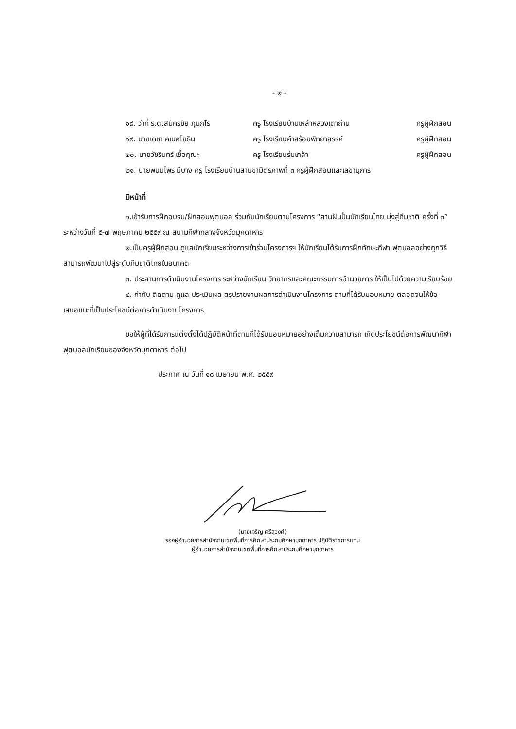- ๒ -
| ๑๘. ว่าที่ ร.ต.สมัครชัย ภุมภิโร | ครู โรงเรียนบ้านเหล่าหลวงเตาถ่าน | ครูผู้ฝึกสอน |
| ๑๙. นายเดชา คเนศโยธิน | ครู โรงเรียนคำสร้อยพิทยาสรรค์ | ครูผู้ฝึกสอน |
| ๒๐. นายวัชรินทร์ เชื้อกุณะ | ครู โรงเรียนร่มเกล้า | ครูผู้ฝึกสอน |
| ๒๑. นายพนมไพร มีบาง ครู โรงเรียนบ้านสามขามิตรภาพที่ ๓ ครูผู้ฝึกสอนและเลขานุการ | | |
มีหน้าที่
๑.เข้ารับการฝึกอบรม/ฝึกสอนฟุตบอล ร่วมกับนักเรียนตามโครงการ “สานฝันปั้นนักเรียนไทย มุ่งสู่ทีมชาติ ครั้งที่ ๓” ระหว่างวันที่ ๕-๗ พฤษภาคม ๒๕๕๙ ณ สนามกีฬากลางจังหวัดมุกดาหาร
๒.เป็นครูผู้ฝึกสอน ดูแลนักเรียนระหว่างการเข้าร่วมโครงการฯ ให้นักเรียนได้รับการฝึกทักษะกีฬา ฟุตบอลอย่างถูกวิธี สามารถพัฒนาไปสู่ระดับทีมชาติไทยในอนาคต
๓. ประสานการดำเนินงานโครงการ ระหว่างนักเรียน วิทยากรและคณะกรรมการอำนวยการ ให้เป็นไปด้วยความเรียบร้อย
๔. กำกับ ติดตาม ดูแล ประเมินผล สรุปรายงานผลการดำเนินงานโครงการ ตามที่ได้รับมอบหมาย ตลอดจนให้ข้อเสนอแนะที่เป็นประโยชน์ต่อการดำเนินงานโครงการ
ขอให้ผู้ที่ได้รับการแต่งตั้งได้ปฏิบัติหน้าที่ตามที่ได้รับมอบหมายอย่างเต็มความสามารถ เกิดประโยชน์ต่อการพัฒนากีฬาฟุตบอลนักเรียนของจังหวัดมุกดาหาร ต่อไป
ประกาศ ณ วันที่ ๑๘ เมษายน พ.ศ. ๒๕๕๙
(นายเจริญ ศรีสุวงศ์)
รองผู้อำนวยการสำนักงานเขตพื้นที่การศึกษาประถมศึกษามุกดาหาร ปฏิบัติราชการแทน
ผู้อำนวยการสำนักงานเขตพื้นที่การศึกษาประถมศึกษามุกดาหาร